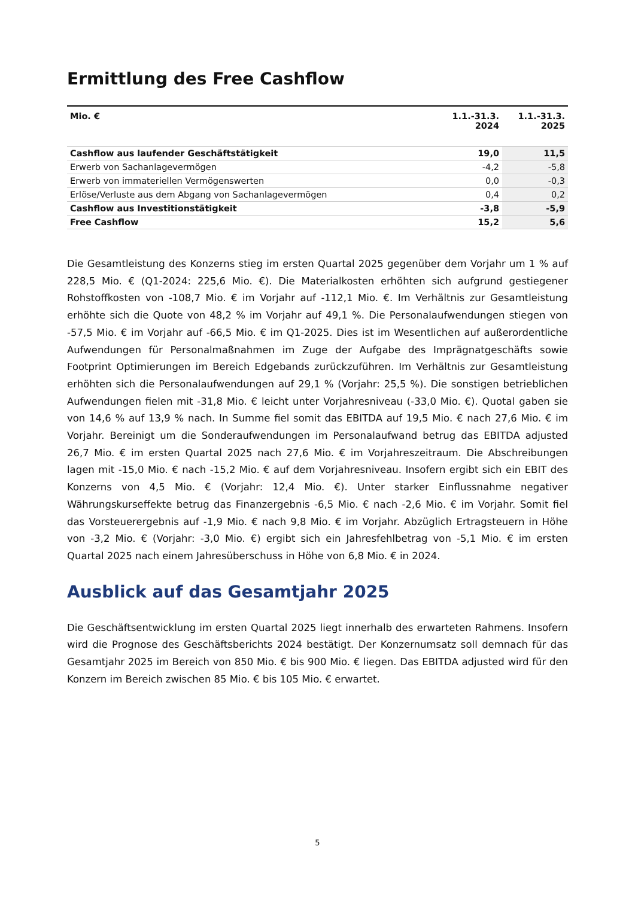Ermittlung des Free Cashflow
| Mio. € | 1.1.-31.3. 2024 | 1.1.-31.3. 2025 |
| --- | --- | --- |
| Cashflow aus laufender Geschäftstätigkeit | 19,0 | 11,5 |
| Erwerb von Sachanlagevermögen | -4,2 | -5,8 |
| Erwerb von immateriellen Vermögenswerten | 0,0 | -0,3 |
| Erlöse/Verluste aus dem Abgang von Sachanlagevermögen | 0,4 | 0,2 |
| Cashflow aus Investitionstätigkeit | -3,8 | -5,9 |
| Free Cashflow | 15,2 | 5,6 |
Die Gesamtleistung des Konzerns stieg im ersten Quartal 2025 gegenüber dem Vorjahr um 1 % auf 228,5 Mio. € (Q1-2024: 225,6 Mio. €). Die Materialkosten erhöhten sich aufgrund gestiegener Rohstoffkosten von -108,7 Mio. € im Vorjahr auf -112,1 Mio. €. Im Verhältnis zur Gesamtleistung erhöhte sich die Quote von 48,2 % im Vorjahr auf 49,1 %. Die Personalaufwendungen stiegen von -57,5 Mio. € im Vorjahr auf -66,5 Mio. € im Q1-2025. Dies ist im Wesentlichen auf außerordentliche Aufwendungen für Personalmaßnahmen im Zuge der Aufgabe des Imprägnatgeschäfts sowie Footprint Optimierungen im Bereich Edgebands zurückzuführen. Im Verhältnis zur Gesamtleistung erhöhten sich die Personalaufwendungen auf 29,1 % (Vorjahr: 25,5 %). Die sonstigen betrieblichen Aufwendungen fielen mit -31,8 Mio. € leicht unter Vorjahresniveau (-33,0 Mio. €). Quotal gaben sie von 14,6 % auf 13,9 % nach. In Summe fiel somit das EBITDA auf 19,5 Mio. € nach 27,6 Mio. € im Vorjahr. Bereinigt um die Sonderaufwendungen im Personalaufwand betrug das EBITDA adjusted 26,7 Mio. € im ersten Quartal 2025 nach 27,6 Mio. € im Vorjahreszeitraum. Die Abschreibungen lagen mit -15,0 Mio. € nach -15,2 Mio. € auf dem Vorjahresniveau. Insofern ergibt sich ein EBIT des Konzerns von 4,5 Mio. € (Vorjahr: 12,4 Mio. €). Unter starker Einflussnahme negativer Währungskurseffekte betrug das Finanzergebnis -6,5 Mio. € nach -2,6 Mio. € im Vorjahr. Somit fiel das Vorsteuerergebnis auf -1,9 Mio. € nach 9,8 Mio. € im Vorjahr. Abzüglich Ertragsteuern in Höhe von -3,2 Mio. € (Vorjahr: -3,0 Mio. €) ergibt sich ein Jahresfehlbetrag von -5,1 Mio. € im ersten Quartal 2025 nach einem Jahresüberschuss in Höhe von 6,8 Mio. € in 2024.
Ausblick auf das Gesamtjahr 2025
Die Geschäftsentwicklung im ersten Quartal 2025 liegt innerhalb des erwarteten Rahmens. Insofern wird die Prognose des Geschäftsberichts 2024 bestätigt. Der Konzernumsatz soll demnach für das Gesamtjahr 2025 im Bereich von 850 Mio. € bis 900 Mio. € liegen. Das EBITDA adjusted wird für den Konzern im Bereich zwischen 85 Mio. € bis 105 Mio. € erwartet.
5